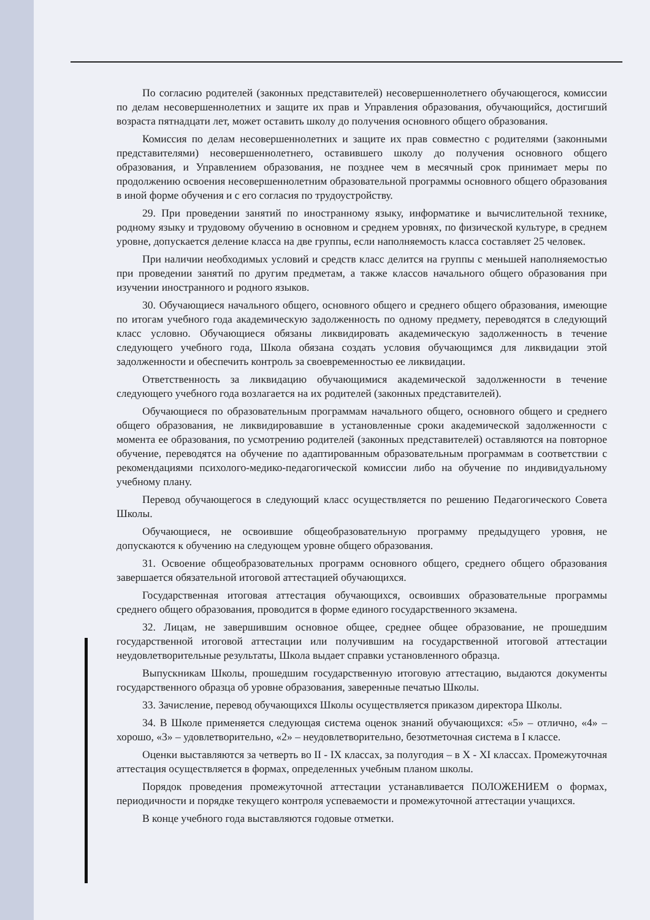По согласию родителей (законных представителей) несовершеннолетнего обучающегося, комиссии по делам несовершеннолетних и защите их прав и Управления образования, обучающийся, достигший возраста пятнадцати лет, может оставить школу до получения основного общего образования.
Комиссия по делам несовершеннолетних и защите их прав совместно с родителями (законными представителями) несовершеннолетнего, оставившего школу до получения основного общего образования, и Управлением образования, не позднее чем в месячный срок принимает меры по продолжению освоения несовершеннолетним образовательной программы основного общего образования в иной форме обучения и с его согласия по трудоустройству.
29. При проведении занятий по иностранному языку, информатике и вычислительной технике, родному языку и трудовому обучению в основном и среднем уровнях, по физической культуре, в среднем уровне, допускается деление класса на две группы, если наполняемость класса составляет 25 человек.
При наличии необходимых условий и средств класс делится на группы с меньшей наполняемостью при проведении занятий по другим предметам, а также классов начального общего образования при изучении иностранного и родного языков.
30. Обучающиеся начального общего, основного общего и среднего общего образования, имеющие по итогам учебного года академическую задолженность по одному предмету, переводятся в следующий класс условно. Обучающиеся обязаны ликвидировать академическую задолженность в течение следующего учебного года, Школа обязана создать условия обучающимся для ликвидации этой задолженности и обеспечить контроль за своевременностью ее ликвидации.
Ответственность за ликвидацию обучающимися академической задолженности в течение следующего учебного года возлагается на их родителей (законных представителей).
Обучающиеся по образовательным программам начального общего, основного общего и среднего общего образования, не ликвидировавшие в установленные сроки академической задолженности с момента ее образования, по усмотрению родителей (законных представителей) оставляются на повторное обучение, переводятся на обучение по адаптированным образовательным программам в соответствии с рекомендациями психолого-медико-педагогической комиссии либо на обучение по индивидуальному учебному плану.
Перевод обучающегося в следующий класс осуществляется по решению Педагогического Совета Школы.
Обучающиеся, не освоившие общеобразовательную программу предыдущего уровня, не допускаются к обучению на следующем уровне общего образования.
31. Освоение общеобразовательных программ основного общего, среднего общего образования завершается обязательной итоговой аттестацией обучающихся.
Государственная итоговая аттестация обучающихся, освоивших образовательные программы среднего общего образования, проводится в форме единого государственного экзамена.
32. Лицам, не завершившим основное общее, среднее общее образование, не прошедшим государственной итоговой аттестации или получившим на государственной итоговой аттестации неудовлетворительные результаты, Школа выдает справки установленного образца.
Выпускникам Школы, прошедшим государственную итоговую аттестацию, выдаются документы государственного образца об уровне образования, заверенные печатью Школы.
33. Зачисление, перевод обучающихся Школы осуществляется приказом директора Школы.
34. В Школе применяется следующая система оценок знаний обучающихся: «5» – отлично, «4» – хорошо, «3» – удовлетворительно, «2» – неудовлетворительно, безотметочная система в I классе.
Оценки выставляются за четверть во II - IX классах, за полугодия – в X - XI классах. Промежуточная аттестация осуществляется в формах, определенных учебным планом школы.
Порядок проведения промежуточной аттестации устанавливается ПОЛОЖЕНИЕМ о формах, периодичности и порядке текущего контроля успеваемости и промежуточной аттестации учащихся.
В конце учебного года выставляются годовые отметки.